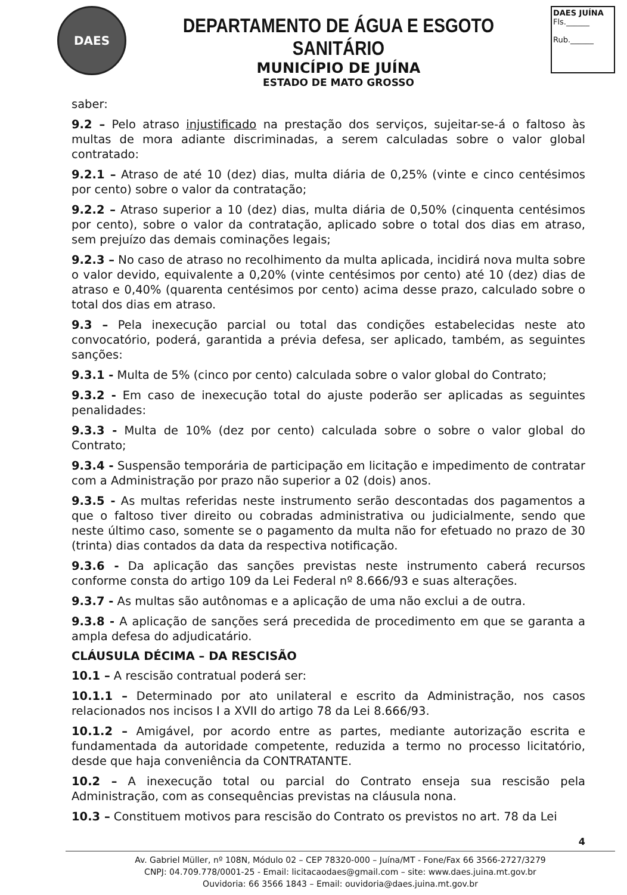DAES
DEPARTAMENTO DE ÁGUA E ESGOTO SANITÁRIO
MUNICÍPIO DE JUÍNA
ESTADO DE MATO GROSSO
DAES JUÍNA
Fls.______
Rub.______
saber:
9.2 – Pelo atraso injustificado na prestação dos serviços, sujeitar-se-á o faltoso às multas de mora adiante discriminadas, a serem calculadas sobre o valor global contratado:
9.2.1 – Atraso de até 10 (dez) dias, multa diária de 0,25% (vinte e cinco centésimos por cento) sobre o valor da contratação;
9.2.2 – Atraso superior a 10 (dez) dias, multa diária de 0,50% (cinquenta centésimos por cento), sobre o valor da contratação, aplicado sobre o total dos dias em atraso, sem prejuízo das demais cominações legais;
9.2.3 – No caso de atraso no recolhimento da multa aplicada, incidirá nova multa sobre o valor devido, equivalente a 0,20% (vinte centésimos por cento) até 10 (dez) dias de atraso e 0,40% (quarenta centésimos por cento) acima desse prazo, calculado sobre o total dos dias em atraso.
9.3 – Pela inexecução parcial ou total das condições estabelecidas neste ato convocatório, poderá, garantida a prévia defesa, ser aplicado, também, as seguintes sanções:
9.3.1 - Multa de 5% (cinco por cento) calculada sobre o valor global do Contrato;
9.3.2 - Em caso de inexecução total do ajuste poderão ser aplicadas as seguintes penalidades:
9.3.3 - Multa de 10% (dez por cento) calculada sobre o sobre o valor global do Contrato;
9.3.4 - Suspensão temporária de participação em licitação e impedimento de contratar com a Administração por prazo não superior a 02 (dois) anos.
9.3.5 - As multas referidas neste instrumento serão descontadas dos pagamentos a que o faltoso tiver direito ou cobradas administrativa ou judicialmente, sendo que neste último caso, somente se o pagamento da multa não for efetuado no prazo de 30 (trinta) dias contados da data da respectiva notificação.
9.3.6 - Da aplicação das sanções previstas neste instrumento caberá recursos conforme consta do artigo 109 da Lei Federal nº 8.666/93 e suas alterações.
9.3.7 - As multas são autônomas e a aplicação de uma não exclui a de outra.
9.3.8 - A aplicação de sanções será precedida de procedimento em que se garanta a ampla defesa do adjudicatário.
CLÁUSULA DÉCIMA – DA RESCISÃO
10.1 – A rescisão contratual poderá ser:
10.1.1 – Determinado por ato unilateral e escrito da Administração, nos casos relacionados nos incisos I a XVII do artigo 78 da Lei 8.666/93.
10.1.2 – Amigável, por acordo entre as partes, mediante autorização escrita e fundamentada da autoridade competente, reduzida a termo no processo licitatório, desde que haja conveniência da CONTRATANTE.
10.2 – A inexecução total ou parcial do Contrato enseja sua rescisão pela Administração, com as consequências previstas na cláusula nona.
10.3 – Constituem motivos para rescisão do Contrato os previstos no art. 78 da Lei
4
Av. Gabriel Müller, nº 108N, Módulo 02 – CEP 78320-000 – Juína/MT - Fone/Fax 66 3566-2727/3279
CNPJ: 04.709.778/0001-25 - Email: licitacaodaes@gmail.com – site: www.daes.juina.mt.gov.br
Ouvidoria: 66 3566 1843 – Email: ouvidoria@daes.juina.mt.gov.br